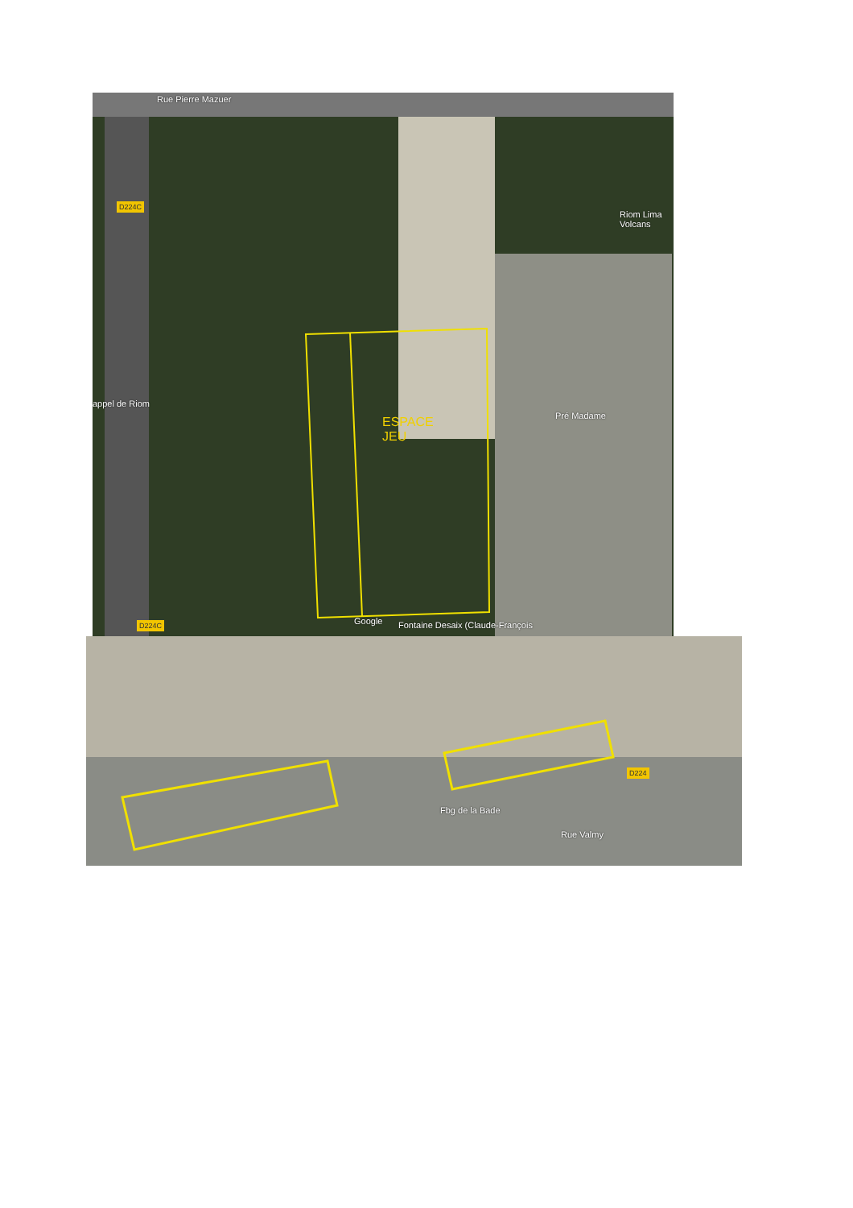Rue Pierre Mazuer
D224C
appel de Riom
Riom Lima Volcans
Pré Madame
ESPACE
JEU
D224C Google
Fontaine Desaix (Claude-François
D224
Fbg de la Bade
Rue Valmy